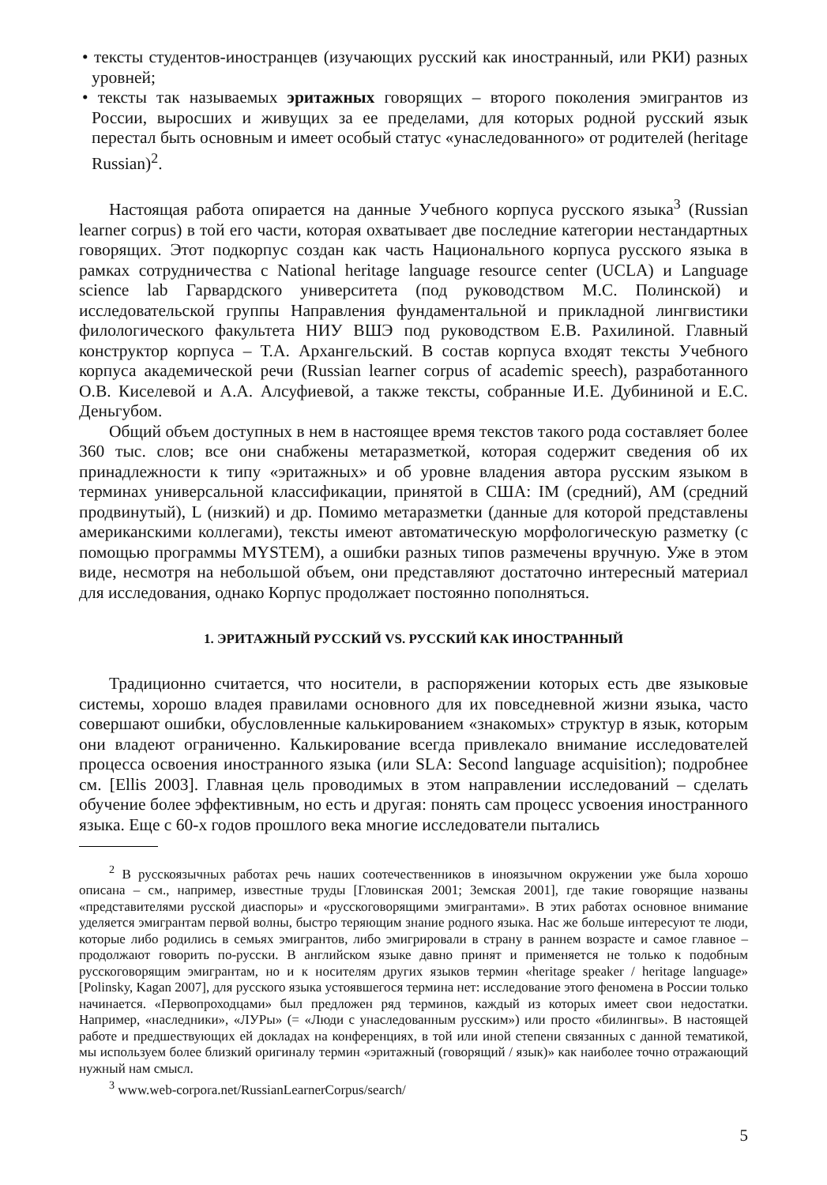• тексты студентов-иностранцев (изучающих русский как иностранный, или РКИ) разных уровней;
• тексты так называемых эритажных говорящих – второго поколения эмигрантов из России, выросших и живущих за ее пределами, для которых родной русский язык перестал быть основным и имеет особый статус «унаследованного» от родителей (heritage Russian)<sup>2</sup>.
Настоящая работа опирается на данные Учебного корпуса русского языка<sup>3</sup> (Russian learner corpus) в той его части, которая охватывает две последние категории нестандартных говорящих. Этот подкорпус создан как часть Национального корпуса русского языка в рамках сотрудничества с National heritage language resource center (UCLA) и Language science lab Гарвардского университета (под руководством М.С. Полинской) и исследовательской группы Направления фундаментальной и прикладной лингвистики филологического факультета НИУ ВШЭ под руководством Е.В. Рахилиной. Главный конструктор корпуса – Т.А. Архангельский. В состав корпуса входят тексты Учебного корпуса академической речи (Russian learner corpus of academic speech), разработанного О.В. Киселевой и А.А. Алсуфиевой, а также тексты, собранные И.Е. Дубининой и Е.С. Деньгубом.
Общий объем доступных в нем в настоящее время текстов такого рода составляет более 360 тыс. слов; все они снабжены метаразметкой, которая содержит сведения об их принадлежности к типу «эритажных» и об уровне владения автора русским языком в терминах универсальной классификации, принятой в США: IM (средний), AM (средний продвинутый), L (низкий) и др. Помимо метаразметки (данные для которой представлены американскими коллегами), тексты имеют автоматическую морфологическую разметку (с помощью программы MYSTEM), а ошибки разных типов размечены вручную. Уже в этом виде, несмотря на небольшой объем, они представляют достаточно интересный материал для исследования, однако Корпус продолжает постоянно пополняться.
1. ЭРИТАЖНЫЙ РУССКИЙ VS. РУССКИЙ КАК ИНОСТРАННЫЙ
Традиционно считается, что носители, в распоряжении которых есть две языковые системы, хорошо владея правилами основного для их повседневной жизни языка, часто совершают ошибки, обусловленные калькированием «знакомых» структур в язык, которым они владеют ограниченно. Калькирование всегда привлекало внимание исследователей процесса освоения иностранного языка (или SLA: Second language acquisition); подробнее см. [Ellis 2003]. Главная цель проводимых в этом направлении исследований – сделать обучение более эффективным, но есть и другая: понять сам процесс усвоения иностранного языка. Еще с 60-х годов прошлого века многие исследователи пытались
<sup>2</sup> В русскоязычных работах речь наших соотечественников в иноязычном окружении уже была хорошо описана – см., например, известные труды [Гловинская 2001; Земская 2001], где такие говорящие названы «представителями русской диаспоры» и «русскоговорящими эмигрантами». В этих работах основное внимание уделяется эмигрантам первой волны, быстро теряющим знание родного языка. Нас же больше интересуют те люди, которые либо родились в семьях эмигрантов, либо эмигрировали в страну в раннем возрасте и самое главное – продолжают говорить по-русски. В английском языке давно принят и применяется не только к подобным русскоговорящим эмигрантам, но и к носителям других языков термин «heritage speaker / heritage language» [Polinsky, Kagan 2007], для русского языка устоявшегося термина нет: исследование этого феномена в России только начинается. «Первопроходцами» был предложен ряд терминов, каждый из которых имеет свои недостатки. Например, «наследники», «ЛУРы» (= «Люди с унаследованным русским») или просто «билингвы». В настоящей работе и предшествующих ей докладах на конференциях, в той или иной степени связанных с данной тематикой, мы используем более близкий оригиналу термин «эритажный (говорящий / язык)» как наиболее точно отражающий нужный нам смысл.
<sup>3</sup> www.web-corpora.net/RussianLearnerCorpus/search/
5